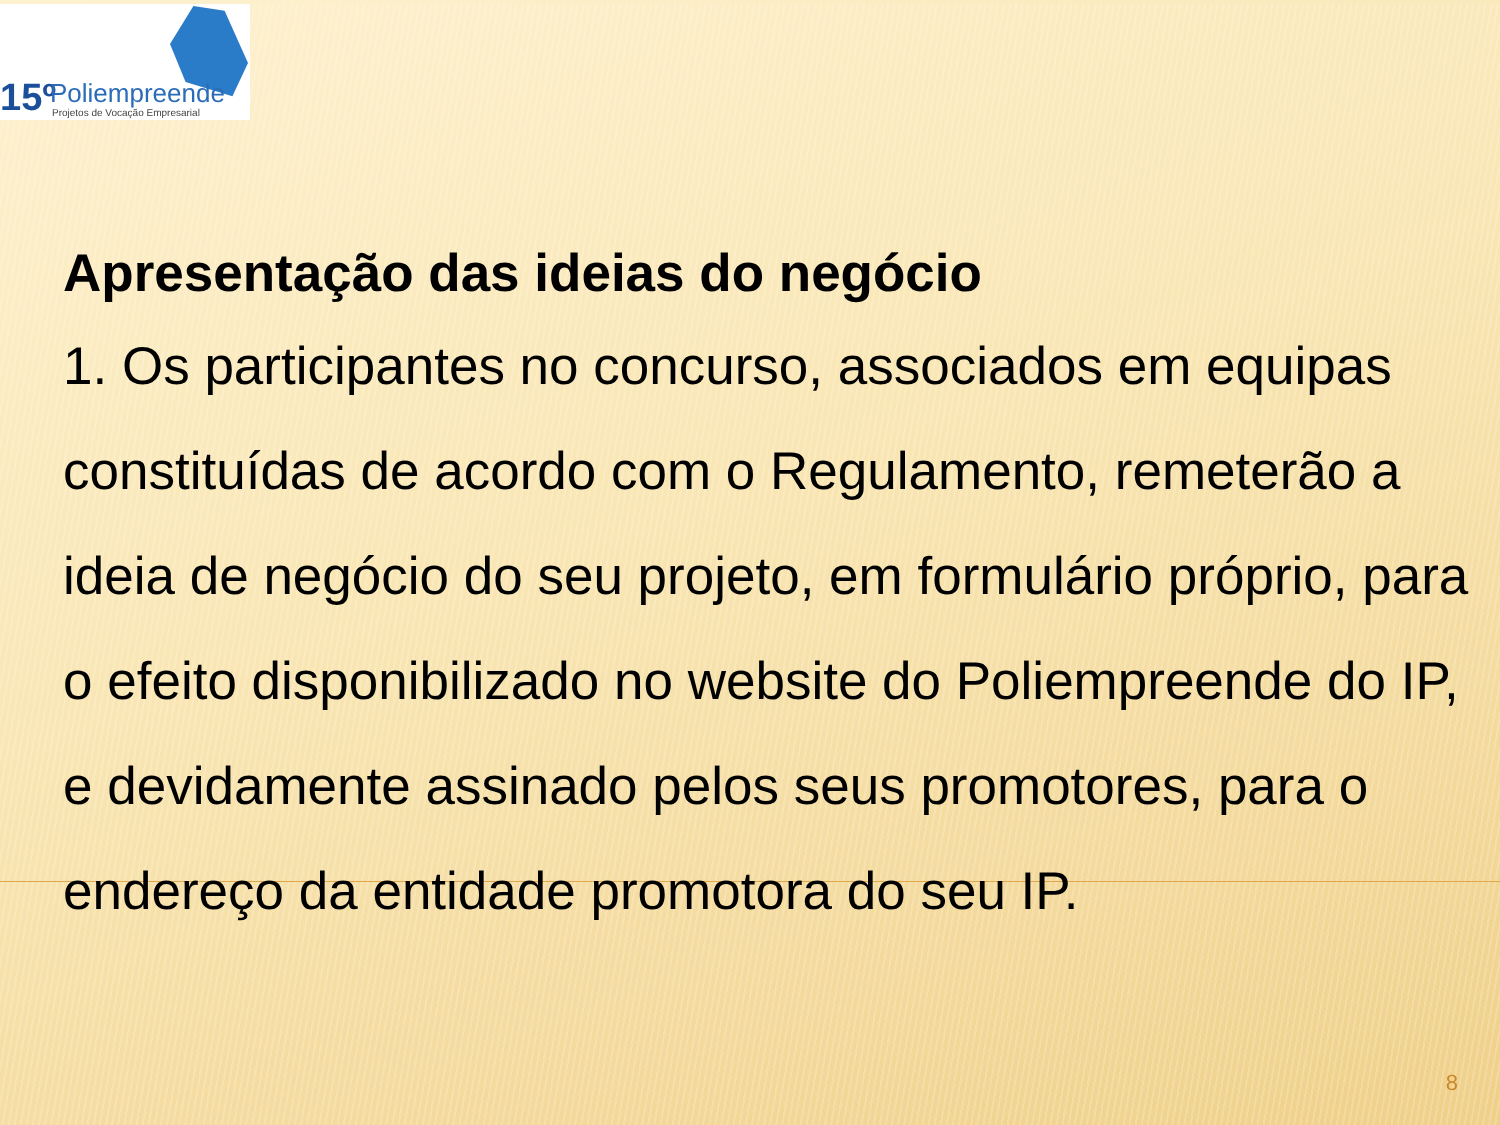15º Poliempreende
Projetos de Vocação Empresarial
Apresentação das ideias do negócio
1. Os participantes no concurso, associados em equipas constituídas de acordo com o Regulamento, remeterão a ideia de negócio do seu projeto, em formulário próprio, para o efeito disponibilizado no website do Poliempreende do IP, e devidamente assinado pelos seus promotores, para o endereço da entidade promotora do seu IP.
8